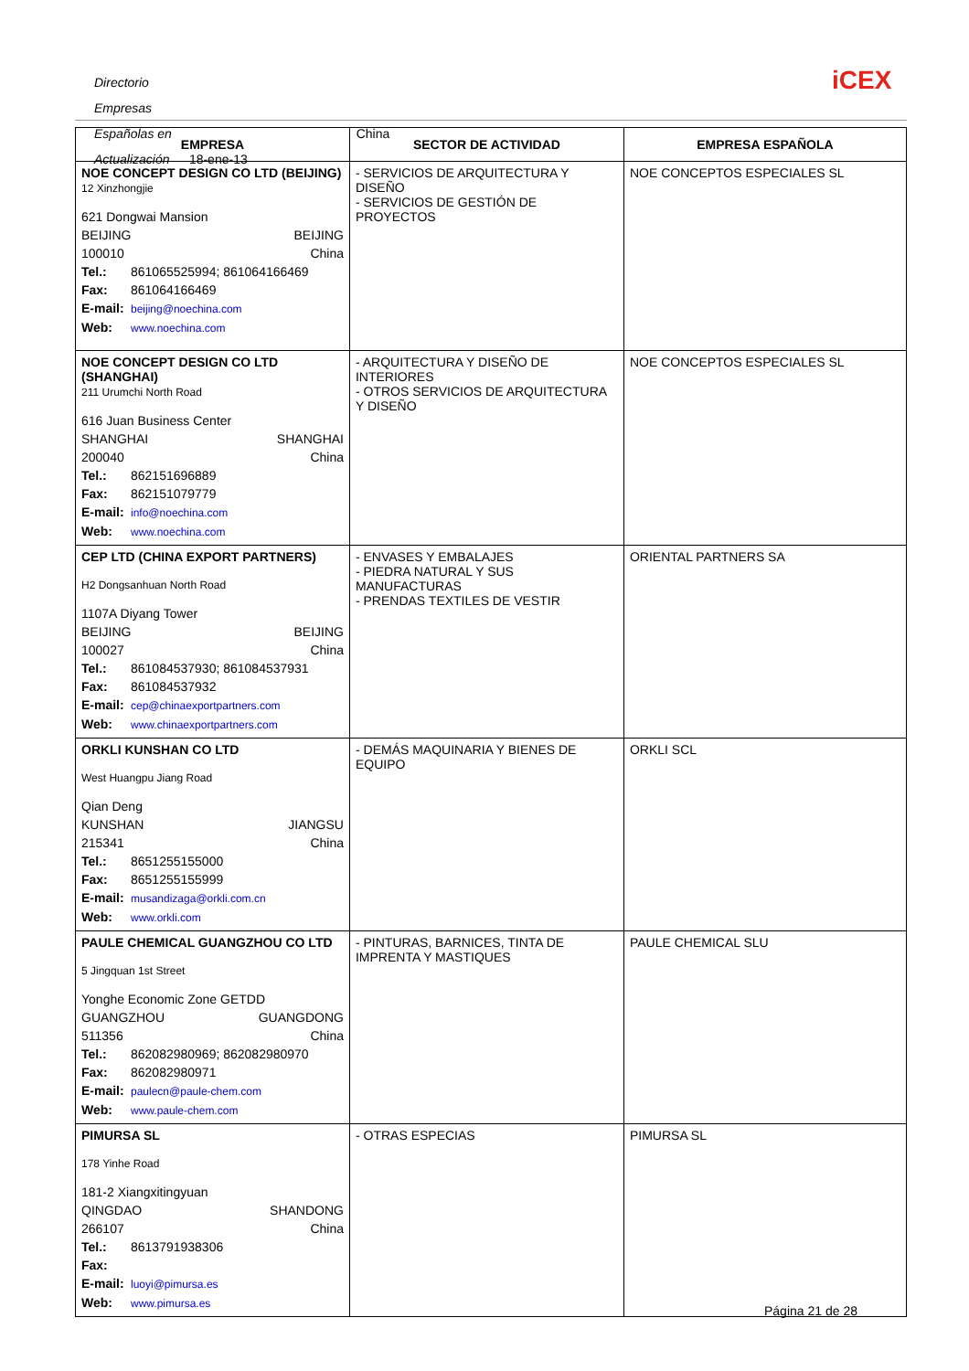Directorio Empresas Españolas en China
Actualización 18-ene-13
iCEX
| EMPRESA | SECTOR DE ACTIVIDAD | EMPRESA ESPAÑOLA |
| --- | --- | --- |
| NOE CONCEPT DESIGN CO LTD (BEIJING) 12 Xinzhongjie 621 Dongwai Mansion BEIJING BEIJING 100010 China Tel.: 861065525994; 861064166469 Fax: 861064166469 E-mail: beijing@noechina.com Web: www.noechina.com | - SERVICIOS DE ARQUITECTURA Y DISEÑO - SERVICIOS DE GESTIÓN DE PROYECTOS | NOE CONCEPTOS ESPECIALES SL |
| NOE CONCEPT DESIGN CO LTD (SHANGHAI) 211 Urumchi North Road 616 Juan Business Center SHANGHAI SHANGHAI 200040 China Tel.: 862151696889 Fax: 862151079779 E-mail: info@noechina.com Web: www.noechina.com | - ARQUITECTURA Y DISEÑO DE INTERIORES - OTROS SERVICIOS DE ARQUITECTURA Y DISEÑO | NOE CONCEPTOS ESPECIALES SL |
| CEP LTD (CHINA EXPORT PARTNERS) H2 Dongsanhuan North Road 1107A Diyang Tower BEIJING BEIJING 100027 China Tel.: 861084537930; 861084537931 Fax: 861084537932 E-mail: cep@chinaexportpartners.com Web: www.chinaexportpartners.com | - ENVASES Y EMBALAJES - PIEDRA NATURAL Y SUS MANUFACTURAS - PRENDAS TEXTILES DE VESTIR | ORIENTAL PARTNERS SA |
| ORKLI KUNSHAN CO LTD West Huangpu Jiang Road Qian Deng KUNSHAN JIANGSU 215341 China Tel.: 8651255155000 Fax: 8651255155999 E-mail: musandizaga@orkli.com.cn Web: www.orkli.com | - DEMÁS MAQUINARIA Y BIENES DE EQUIPO | ORKLI SCL |
| PAULE CHEMICAL GUANGZHOU CO LTD 5 Jingquan 1st Street Yonghe Economic Zone GETDD GUANGZHOU GUANGDONG 511356 China Tel.: 862082980969; 862082980970 Fax: 862082980971 E-mail: paulecn@paule-chem.com Web: www.paule-chem.com | - PINTURAS, BARNICES, TINTA DE IMPRENTA Y MASTIQUES | PAULE CHEMICAL SLU |
| PIMURSA SL 178 Yinhe Road 181-2 Xiangxitingyuan QINGDAO SHANDONG 266107 China Tel.: 8613791938306 Fax: E-mail: luoyi@pimursa.es Web: www.pimursa.es | - OTRAS ESPECIAS | PIMURSA SL |
Página 21 de 28